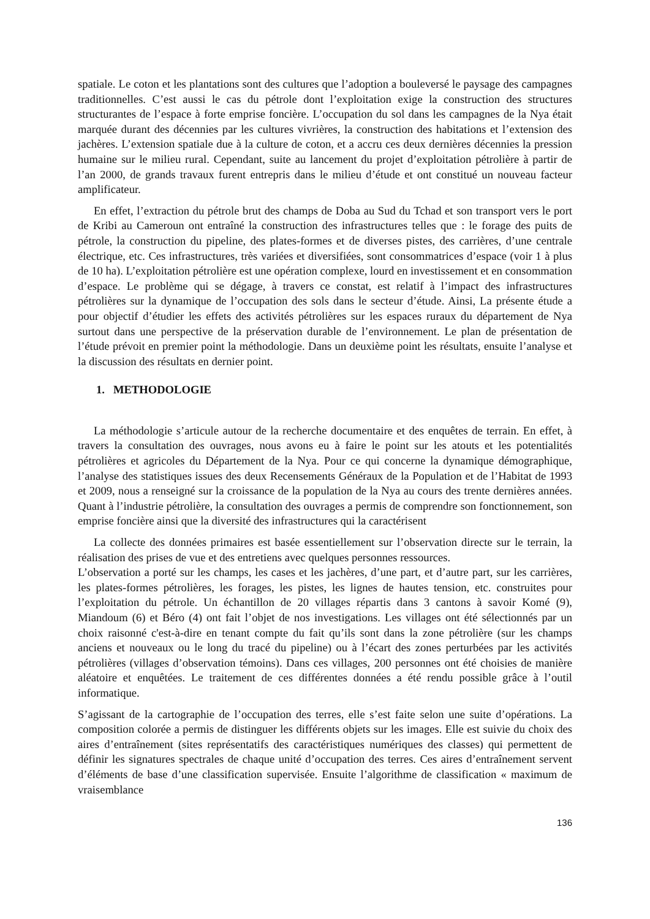spatiale. Le coton et les plantations sont des cultures que l’adoption a bouleversé le paysage des campagnes traditionnelles. C’est aussi le cas du pétrole dont l’exploitation exige la construction des structures structurantes de l’espace à forte emprise foncière. L’occupation du sol dans les campagnes de la Nya était marquée durant des décennies par les cultures vivrières, la construction des habitations et l’extension des jachères. L’extension spatiale due à la culture de coton, et a accru ces deux dernières décennies la pression humaine sur le milieu rural. Cependant, suite au lancement du projet d’exploitation pétrolière à partir de l’an 2000, de grands travaux furent entrepris dans le milieu d’étude et ont constitué un nouveau facteur amplificateur.
En effet, l’extraction du pétrole brut des champs de Doba au Sud du Tchad et son transport vers le port de Kribi au Cameroun ont entraîné la construction des infrastructures telles que : le forage des puits de pétrole, la construction du pipeline, des plates-formes et de diverses pistes, des carrières, d’une centrale électrique, etc. Ces infrastructures, très variées et diversifiées, sont consommatrices d’espace (voir 1 à plus de 10 ha). L’exploitation pétrolière est une opération complexe, lourd en investissement et en consommation d’espace. Le problème qui se dégage, à travers ce constat, est relatif à l’impact des infrastructures pétrolières sur la dynamique de l’occupation des sols dans le secteur d’étude. Ainsi, La présente étude a pour objectif d’étudier les effets des activités pétrolières sur les espaces ruraux du département de Nya surtout dans une perspective de la préservation durable de l’environnement. Le plan de présentation de l’étude prévoit en premier point la méthodologie. Dans un deuxième point les résultats, ensuite l’analyse et la discussion des résultats en dernier point.
1. METHODOLOGIE
La méthodologie s’articule autour de la recherche documentaire et des enquêtes de terrain. En effet, à travers la consultation des ouvrages, nous avons eu à faire le point sur les atouts et les potentialités pétrolières et agricoles du Département de la Nya. Pour ce qui concerne la dynamique démographique, l’analyse des statistiques issues des deux Recensements Généraux de la Population et de l’Habitat de 1993 et 2009, nous a renseigné sur la croissance de la population de la Nya au cours des trente dernières années. Quant à l’industrie pétrolière, la consultation des ouvrages a permis de comprendre son fonctionnement, son emprise foncière ainsi que la diversité des infrastructures qui la caractérisent
La collecte des données primaires est basée essentiellement sur l’observation directe sur le terrain, la réalisation des prises de vue et des entretiens avec quelques personnes ressources.
L’observation a porté sur les champs, les cases et les jachères, d’une part, et d’autre part, sur les carrières, les plates-formes pétrolières, les forages, les pistes, les lignes de hautes tension, etc. construites pour l’exploitation du pétrole. Un échantillon de 20 villages répartis dans 3 cantons à savoir Komé (9), Miandoum (6) et Béro (4) ont fait l’objet de nos investigations. Les villages ont été sélectionnés par un choix raisonné c'est-à-dire en tenant compte du fait qu’ils sont dans la zone pétrolière (sur les champs anciens et nouveaux ou le long du tracé du pipeline) ou à l’écart des zones perturbées par les activités pétrolières (villages d’observation témoins). Dans ces villages, 200 personnes ont été choisies de manière aléatoire et enquêtées. Le traitement de ces différentes données a été rendu possible grâce à l’outil informatique.
S’agissant de la cartographie de l’occupation des terres, elle s’est faite selon une suite d’opérations. La composition colorée a permis de distinguer les différents objets sur les images. Elle est suivie du choix des aires d’entraînement (sites représentatifs des caractéristiques numériques des classes) qui permettent de définir les signatures spectrales de chaque unité d’occupation des terres. Ces aires d’entraînement servent d’éléments de base d’une classification supervisée. Ensuite l’algorithme de classification « maximum de vraisemblance
136